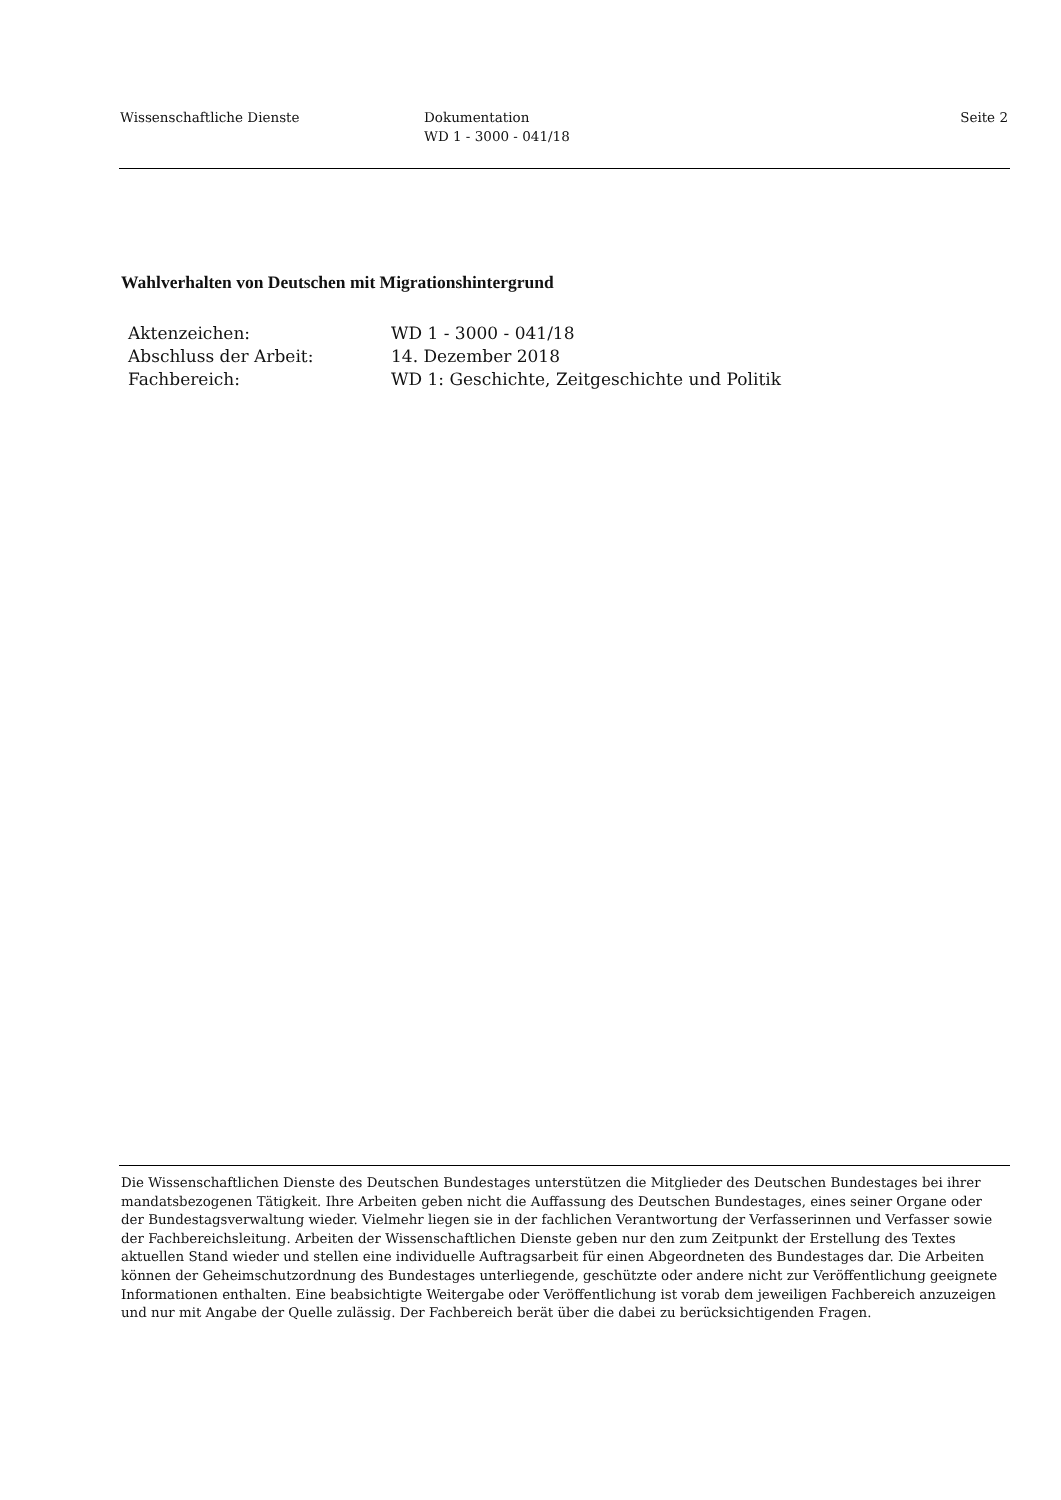Wissenschaftliche Dienste Dokumentation
WD 1 - 3000 - 041/18
Seite 2
Wahlverhalten von Deutschen mit Migrationshintergrund
| Aktenzeichen: | WD 1 - 3000 - 041/18 |
| Abschluss der Arbeit: | 14. Dezember 2018 |
| Fachbereich: | WD 1: Geschichte, Zeitgeschichte und Politik |
Die Wissenschaftlichen Dienste des Deutschen Bundestages unterstützen die Mitglieder des Deutschen Bundestages bei ihrer mandatsbezogenen Tätigkeit. Ihre Arbeiten geben nicht die Auffassung des Deutschen Bundestages, eines seiner Organe oder der Bundestagsverwaltung wieder. Vielmehr liegen sie in der fachlichen Verantwortung der Verfasserinnen und Verfasser sowie der Fachbereichsleitung. Arbeiten der Wissenschaftlichen Dienste geben nur den zum Zeitpunkt der Erstellung des Textes aktuellen Stand wieder und stellen eine individuelle Auftragsarbeit für einen Abgeordneten des Bundestages dar. Die Arbeiten können der Geheimschutzordnung des Bundestages unterliegende, geschützte oder andere nicht zur Veröffentlichung geeignete Informationen enthalten. Eine beabsichtigte Weitergabe oder Veröffentlichung ist vorab dem jeweiligen Fachbereich anzuzeigen und nur mit Angabe der Quelle zulässig. Der Fachbereich berät über die dabei zu berücksichtigenden Fragen.